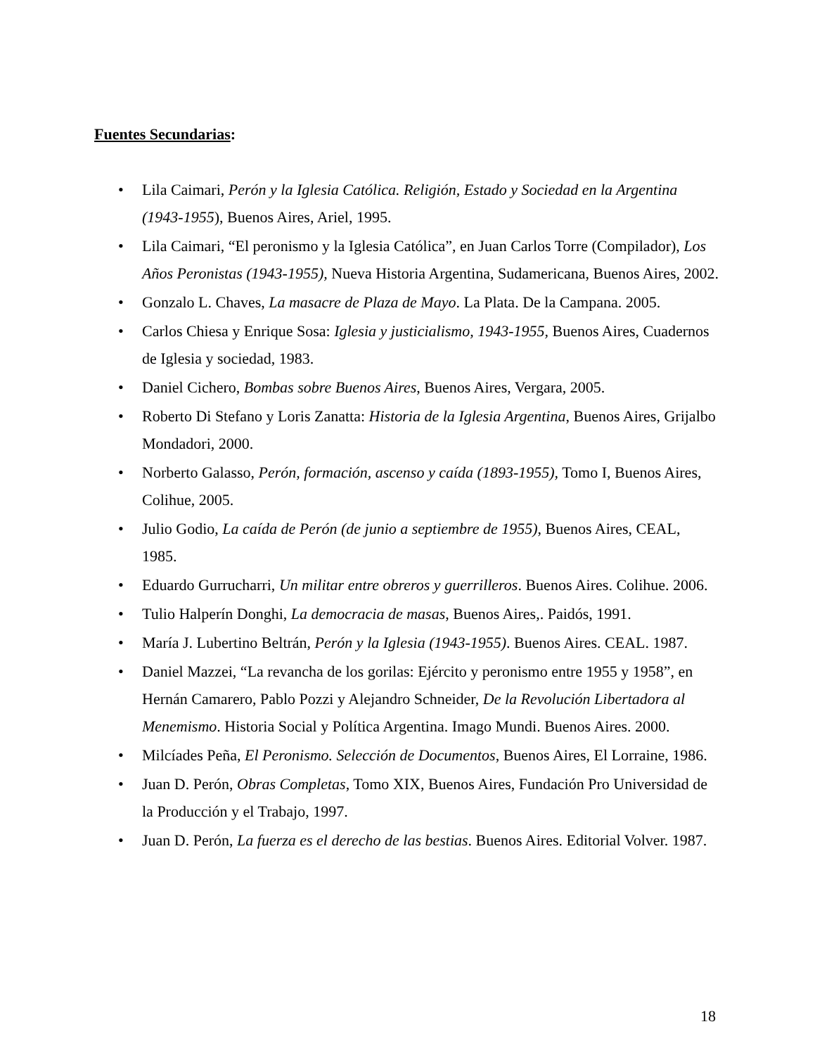Fuentes Secundarias:
• Lila Caimari, Perón y la Iglesia Católica. Religión, Estado y Sociedad en la Argentina (1943-1955), Buenos Aires, Ariel, 1995.
• Lila Caimari, “El peronismo y la Iglesia Católica”, en Juan Carlos Torre (Compilador), Los Años Peronistas (1943-1955), Nueva Historia Argentina, Sudamericana, Buenos Aires, 2002.
• Gonzalo L. Chaves, La masacre de Plaza de Mayo. La Plata. De la Campana. 2005.
• Carlos Chiesa y Enrique Sosa: Iglesia y justicialismo, 1943-1955, Buenos Aires, Cuadernos de Iglesia y sociedad, 1983.
• Daniel Cichero, Bombas sobre Buenos Aires, Buenos Aires, Vergara, 2005.
• Roberto Di Stefano y Loris Zanatta: Historia de la Iglesia Argentina, Buenos Aires, Grijalbo Mondadori, 2000.
• Norberto Galasso, Perón, formación, ascenso y caída (1893-1955), Tomo I, Buenos Aires, Colihue, 2005.
• Julio Godio, La caída de Perón (de junio a septiembre de 1955), Buenos Aires, CEAL, 1985.
• Eduardo Gurrucharri, Un militar entre obreros y guerrilleros. Buenos Aires. Colihue. 2006.
• Tulio Halperín Donghi, La democracia de masas, Buenos Aires,. Paidós, 1991.
• María J. Lubertino Beltrán, Perón y la Iglesia (1943-1955). Buenos Aires. CEAL. 1987.
• Daniel Mazzei, “La revancha de los gorilas: Ejército y peronismo entre 1955 y 1958”, en Hernán Camarero, Pablo Pozzi y Alejandro Schneider, De la Revolución Libertadora al Menemismo. Historia Social y Política Argentina. Imago Mundi. Buenos Aires. 2000.
• Milcíades Peña, El Peronismo. Selección de Documentos, Buenos Aires, El Lorraine, 1986.
• Juan D. Perón, Obras Completas, Tomo XIX, Buenos Aires, Fundación Pro Universidad de la Producción y el Trabajo, 1997.
• Juan D. Perón, La fuerza es el derecho de las bestias. Buenos Aires. Editorial Volver. 1987.
18